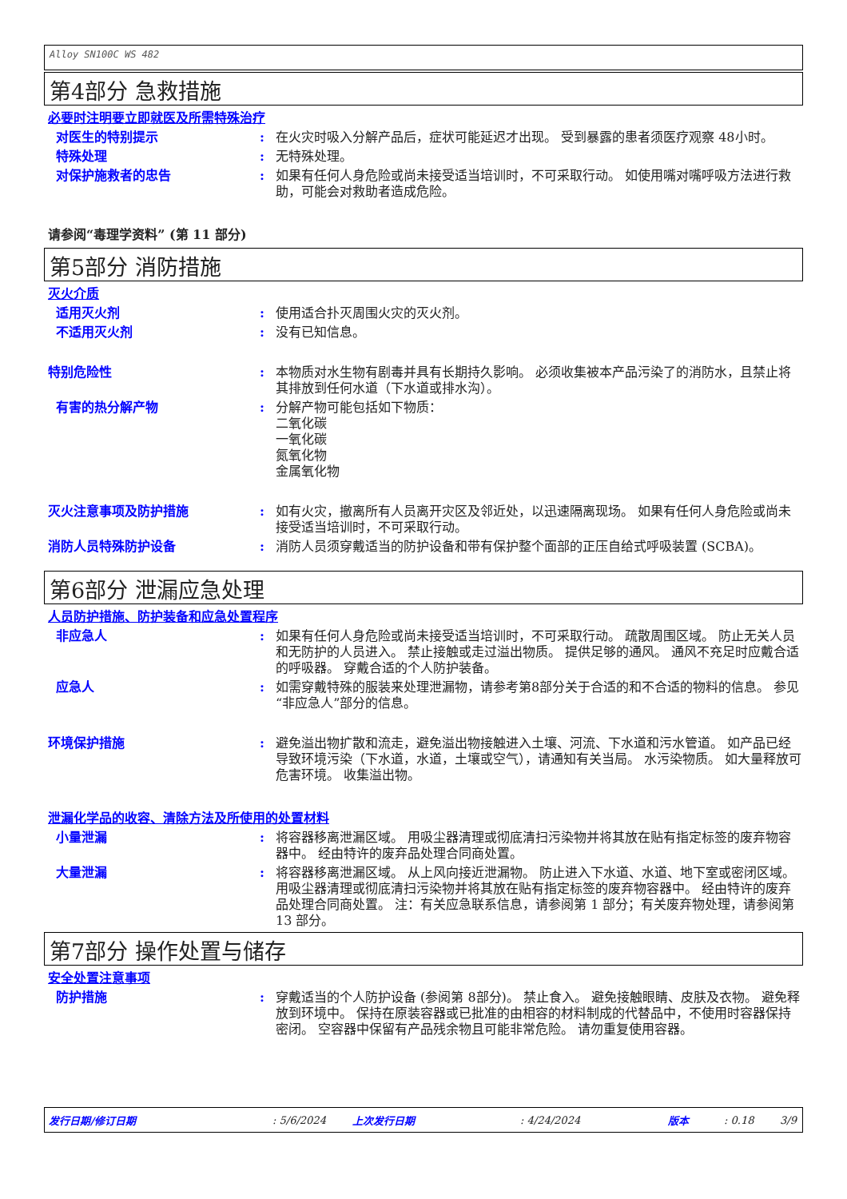Alloy SN100C WS 482
第4部分 急救措施
必要时注明要立即就医及所需特殊治疗
对医生的特别提示 : 在火灾时吸入分解产品后，症状可能延迟才出现。 受到暴露的患者须医疗观察 48小时。
特殊处理 : 无特殊处理。
对保护施救者的忠告 : 如果有任何人身危险或尚未接受适当培训时，不可采取行动。 如使用嘴对嘴呼吸方法进行救助，可能会对救助者造成危险。
请参阅“毒理学资料” (第 11 部分)
第5部分 消防措施
灭火介质
适用灭火剂 : 使用适合扑灭周围火灾的灭火剂。
不适用灭火剂 : 没有已知信息。
特别危险性 : 本物质对水生物有剧毒并具有长期持久影响。 必须收集被本产品污染了的消防水，且禁止将其排放到任何水道（下水道或排水沟）。
有害的热分解产物 : 分解产物可能包括如下物质：
二氧化碳
一氧化碳
氮氧化物
金属氧化物
灭火注意事项及防护措施 : 如有火灾，撤离所有人员离开灾区及邻近处，以迅速隔离现场。 如果有任何人身危险或尚未接受适当培训时，不可采取行动。
消防人员特殊防护设备 : 消防人员须穿戴适当的防护设备和带有保护整个面部的正压自给式呼吸装置 (SCBA)。
第6部分 泄漏应急处理
人员防护措施、防护装备和应急处置程序
非应急人 : 如果有任何人身危险或尚未接受适当培训时，不可采取行动。 疏散周围区域。 防止无关人员和无防护的人员进入。 禁止接触或走过溢出物质。 提供足够的通风。 通风不充足时应戴合适的呼吸器。 穿戴合适的个人防护装备。
应急人 : 如需穿戴特殊的服装来处理泄漏物，请参考第8部分关于合适的和不合适的物料的信息。 参见“非应急人”部分的信息。
环境保护措施 : 避免溢出物扩散和流走，避免溢出物接触进入土壤、河流、下水道和污水管道。 如产品已经导致环境污染（下水道，水道，土壤或空气），请通知有关当局。 水污染物质。 如大量释放可危害环境。 收集溢出物。
泄漏化学品的收容、清除方法及所使用的处置材料
小量泄漏 : 将容器移离泄漏区域。 用吸尘器清理或彻底清扫污染物并将其放在贴有指定标签的废弃物容器中。 经由特许的废弃品处理合同商处置。
大量泄漏 : 将容器移离泄漏区域。 从上风向接近泄漏物。 防止进入下水道、水道、地下室或密闭区域。 用吸尘器清理或彻底清扫污染物并将其放在贴有指定标签的废弃物容器中。 经由特许的废弃品处理合同商处置。 注：有关应急联系信息，请参阅第 1 部分；有关废弃物处理，请参阅第 13 部分。
第7部分 操作处置与储存
安全处置注意事项
防护措施 : 穿戴适当的个人防护设备 (参阅第 8部分)。 禁止食入。 避免接触眼睛、皮肤及衣物。 避免释放到环境中。 保持在原装容器或已批准的由相容的材料制成的代替品中，不使用时容器保持密闭。 空容器中保留有产品残余物且可能非常危险。 请勿重复使用容器。
发行日期/修订日期: 5/6/2024 上次发行日期: 4/24/2024 版本: 0.18 3/9